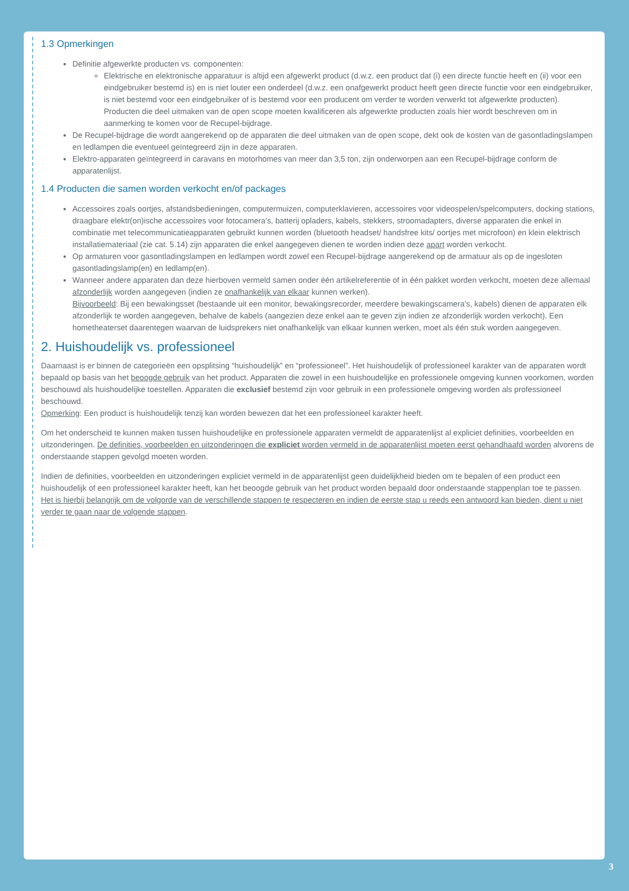1.3 Opmerkingen
Definitie afgewerkte producten vs. componenten:
Elektrische en elektronische apparatuur is altijd een afgewerkt product (d.w.z. een product dat (i) een directe functie heeft en (ii) voor een eindgebruiker bestemd is) en is niet louter een onderdeel (d.w.z. een onafgewerkt product heeft geen directe functie voor een eindgebruiker, is niet bestemd voor een eindgebruiker of is bestemd voor een producent om verder te worden verwerkt tot afgewerkte producten). Producten die deel uitmaken van de open scope moeten kwalificeren als afgewerkte producten zoals hier wordt beschreven om in aanmerking te komen voor de Recupel-bijdrage.
De Recupel-bijdrage die wordt aangerekend op de apparaten die deel uitmaken van de open scope, dekt ook de kosten van de gasontladingslampen en ledlampen die eventueel geïntegreerd zijn in deze apparaten.
Elektro-apparaten geïntegreerd in caravans en motorhomes van meer dan 3,5 ton, zijn onderworpen aan een Recupel-bijdrage conform de apparatenlijst.
1.4 Producten die samen worden verkocht en/of packages
Accessoires zoals oortjes, afstandsbedieningen, computermuizen, computerklavieren, accessoires voor videospelen/spelcomputers, docking stations, draagbare elektr(on)ische accessoires voor fotocamera’s, batterij opladers, kabels, stekkers, stroomadapters, diverse apparaten die enkel in combinatie met telecommunicatieapparaten gebruikt kunnen worden (bluetooth headset/ handsfree kits/ oortjes met microfoon) en klein elektrisch installatiemateriaal (zie cat. 5.14) zijn apparaten die enkel aangegeven dienen te worden indien deze apart worden verkocht.
Op armaturen voor gasontladingslampen en ledlampen wordt zowel een Recupel-bijdrage aangerekend op de armatuur als op de ingesloten gasontladingslamp(en) en ledlamp(en).
Wanneer andere apparaten dan deze hierboven vermeld samen onder één artikelreferentie of in één pakket worden verkocht, moeten deze allemaal afzonderlijk worden aangegeven (indien ze onafhankelijk van elkaar kunnen werken).
Bijvoorbeeld: Bij een bewakingsset (bestaande uit een monitor, bewakingsrecorder, meerdere bewakingscamera’s, kabels) dienen de apparaten elk afzonderlijk te worden aangegeven, behalve de kabels (aangezien deze enkel aan te geven zijn indien ze afzonderlijk worden verkocht). Een hometheaterset daarentegen waarvan de luidsprekers niet onafhankelijk van elkaar kunnen werken, moet als één stuk worden aangegeven.
2. Huishoudelijk vs. professioneel
Daarnaast is er binnen de categorieën een opsplitsing “huishoudelijk” en “professioneel”. Het huishoudelijk of professioneel karakter van de apparaten wordt bepaald op basis van het beoogde gebruik van het product. Apparaten die zowel in een huishoudelijke en professionele omgeving kunnen voorkomen, worden beschouwd als huishoudelijke toestellen. Apparaten die exclusief bestemd zijn voor gebruik in een professionele omgeving worden als professioneel beschouwd.
Opmerking: Een product is huishoudelijk tenzij kan worden bewezen dat het een professioneel karakter heeft.
Om het onderscheid te kunnen maken tussen huishoudelijke en professionele apparaten vermeldt de apparatenlijst al expliciet definities, voorbeelden en uitzonderingen. De definities, voorbeelden en uitzonderingen die expliciet worden vermeld in de apparatenlijst moeten eerst gehandhaafd worden alvorens de onderstaande stappen gevolgd moeten worden.
Indien de definities, voorbeelden en uitzonderingen expliciet vermeld in de apparatenlijst geen duidelijkheid bieden om te bepalen of een product een huishoudelijk of een professioneel karakter heeft, kan het beoogde gebruik van het product worden bepaald door onderstaande stappenplan toe te passen. Het is hierbij belangrijk om de volgorde van de verschillende stappen te respecteren en indien de eerste stap u reeds een antwoord kan bieden, dient u niet verder te gaan naar de volgende stappen.
3